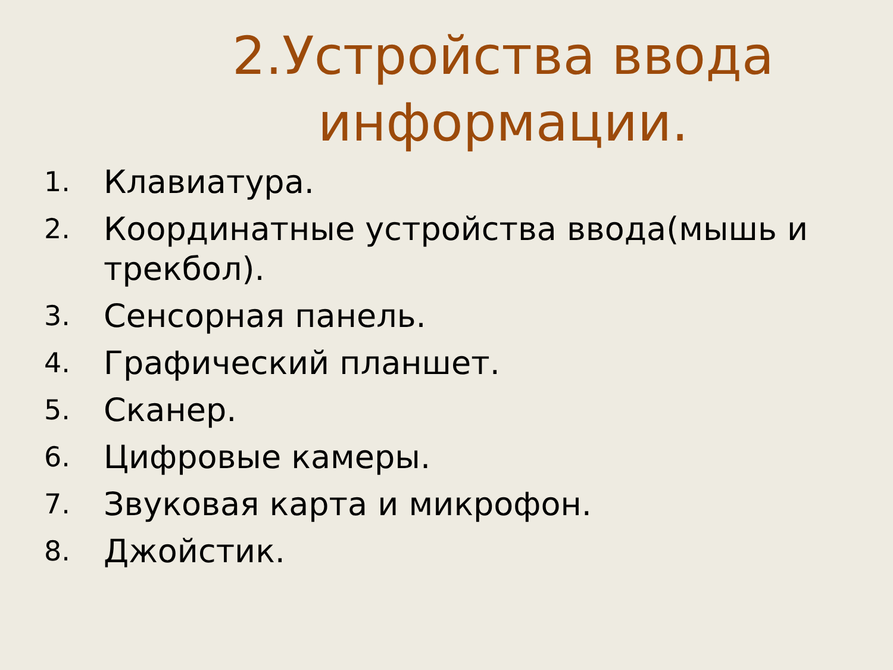2.Устройства ввода информации.
1. Клавиатура.
2. Координатные устройства ввода(мышь и трекбол).
3. Сенсорная панель.
4. Графический планшет.
5. Сканер.
6. Цифровые камеры.
7. Звуковая карта и микрофон.
8. Джойстик.